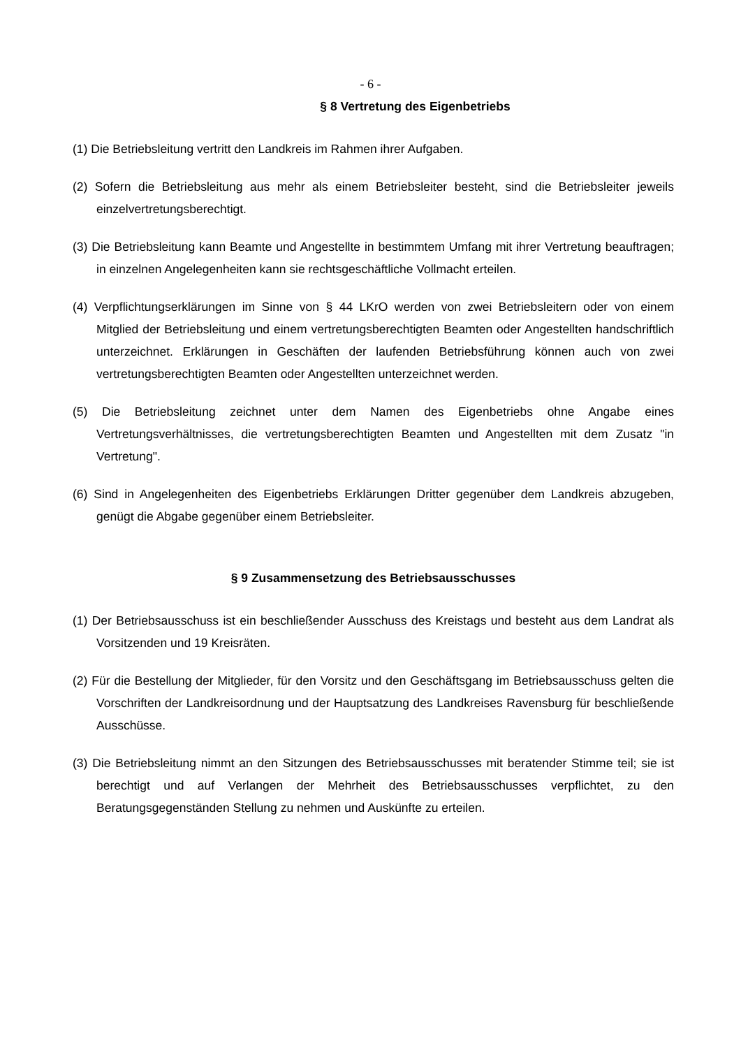- 6 -
§ 8 Vertretung des Eigenbetriebs
(1) Die Betriebsleitung vertritt den Landkreis im Rahmen ihrer Aufgaben.
(2) Sofern die Betriebsleitung aus mehr als einem Betriebsleiter besteht, sind die Betriebsleiter jeweils einzelvertretungsberechtigt.
(3) Die Betriebsleitung kann Beamte und Angestellte in bestimmtem Umfang mit ihrer Vertretung beauftragen; in einzelnen Angelegenheiten kann sie rechtsgeschäftliche Vollmacht erteilen.
(4) Verpflichtungserklärungen im Sinne von § 44 LKrO werden von zwei Betriebsleitern oder von einem Mitglied der Betriebsleitung und einem vertretungsberechtigten Beamten oder Angestellten handschriftlich unterzeichnet. Erklärungen in Geschäften der laufenden Betriebsführung können auch von zwei vertretungsberechtigten Beamten oder Angestellten unterzeichnet werden.
(5) Die Betriebsleitung zeichnet unter dem Namen des Eigenbetriebs ohne Angabe eines Vertretungsverhältnisses, die vertretungsberechtigten Beamten und Angestellten mit dem Zusatz "in Vertretung".
(6) Sind in Angelegenheiten des Eigenbetriebs Erklärungen Dritter gegenüber dem Landkreis abzugeben, genügt die Abgabe gegenüber einem Betriebsleiter.
§ 9 Zusammensetzung des Betriebsausschusses
(1) Der Betriebsausschuss ist ein beschließender Ausschuss des Kreistags und besteht aus dem Landrat als Vorsitzenden und 19 Kreisräten.
(2) Für die Bestellung der Mitglieder, für den Vorsitz und den Geschäftsgang im Betriebsausschuss gelten die Vorschriften der Landkreisordnung und der Hauptsatzung des Landkreises Ravensburg für beschließende Ausschüsse.
(3) Die Betriebsleitung nimmt an den Sitzungen des Betriebsausschusses mit beratender Stimme teil; sie ist berechtigt und auf Verlangen der Mehrheit des Betriebsausschusses verpflichtet, zu den Beratungsgegenständen Stellung zu nehmen und Auskünfte zu erteilen.